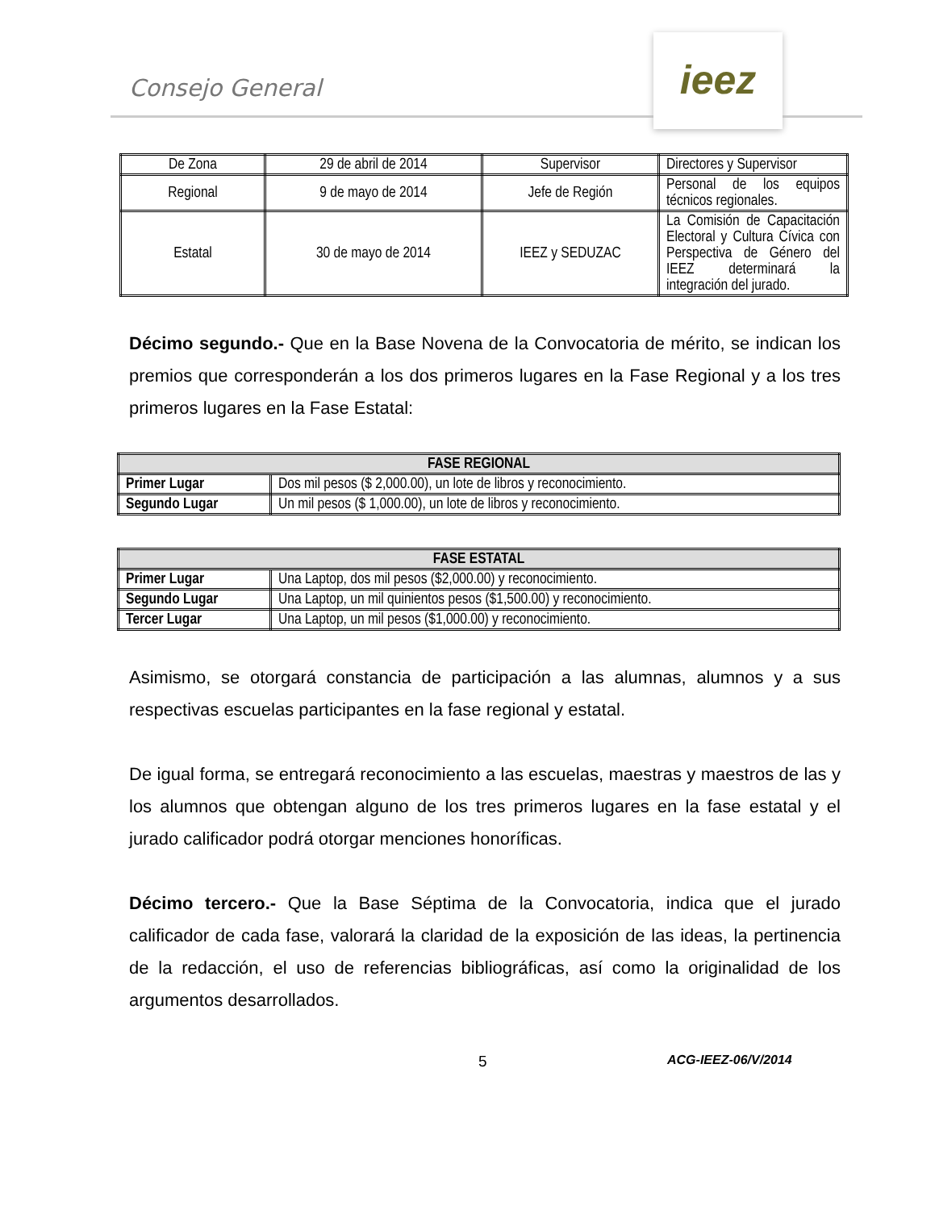Consejo General
ieez
| De Zona | 29 de abril de 2014 | Supervisor | Directores y Supervisor |
| Regional | 9 de mayo de 2014 | Jefe de Región | Personal de los equipos técnicos regionales. |
| Estatal | 30 de mayo de 2014 | IEEZ y SEDUZAC | La Comisión de Capacitación Electoral y Cultura Cívica con Perspectiva de Género del IEEZ determinará la integración del jurado. |
Décimo segundo.- Que en la Base Novena de la Convocatoria de mérito, se indican los premios que corresponderán a los dos primeros lugares en la Fase Regional y a los tres primeros lugares en la Fase Estatal:
| FASE REGIONAL | |
| --- | --- |
| Primer Lugar | Dos mil pesos ($ 2,000.00), un lote de libros y reconocimiento. |
| Segundo Lugar | Un mil pesos ($ 1,000.00), un lote de libros y reconocimiento. |
| FASE ESTATAL | |
| --- | --- |
| Primer Lugar | Una Laptop, dos mil pesos ($2,000.00) y reconocimiento. |
| Segundo Lugar | Una Laptop, un mil quinientos pesos ($1,500.00) y reconocimiento. |
| Tercer Lugar | Una Laptop, un mil pesos ($1,000.00) y reconocimiento. |
Asimismo, se otorgará constancia de participación a las alumnas, alumnos y a sus respectivas escuelas participantes en la fase regional y estatal.
De igual forma, se entregará reconocimiento a las escuelas, maestras y maestros de las y los alumnos que obtengan alguno de los tres primeros lugares en la fase estatal y el jurado calificador podrá otorgar menciones honoríficas.
Décimo tercero.- Que la Base Séptima de la Convocatoria, indica que el jurado calificador de cada fase, valorará la claridad de la exposición de las ideas, la pertinencia de la redacción, el uso de referencias bibliográficas, así como la originalidad de los argumentos desarrollados.
5 ACG-IEEZ-06/V/2014